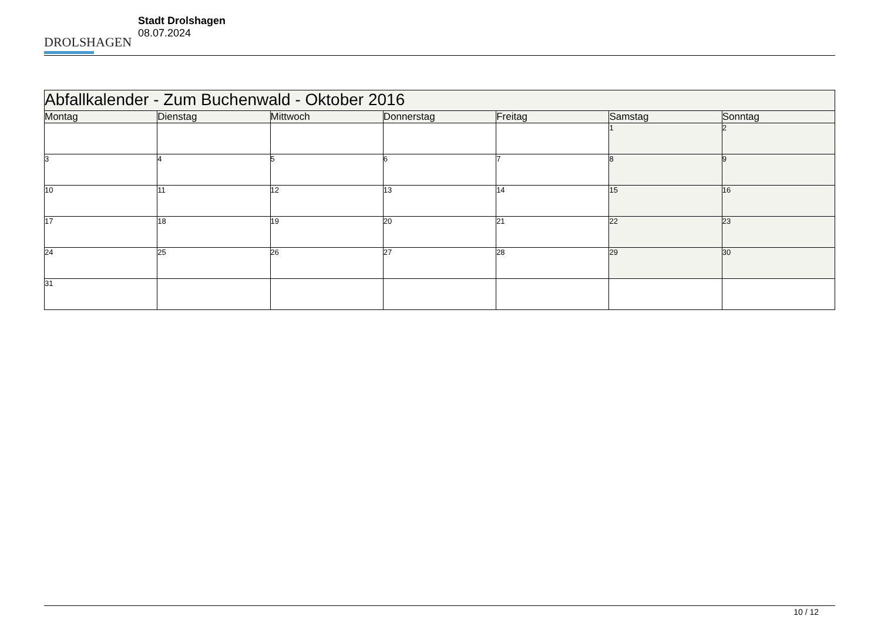DROLSHAGEN
Stadt Drolshagen
08.07.2024
| Abfallkalender - Zum Buchenwald - Oktober 2016 | | | | | | |
| Montag | Dienstag | Mittwoch | Donnerstag | Freitag | Samstag | Sonntag |
| | | | | | 1 | 2 |
| 3 | 4 | 5 | 6 | 7 | 8 | 9 |
| 10 | 11 | 12 | 13 | 14 | 15 | 16 |
| 17 | 18 | 19 | 20 | 21 | 22 | 23 |
| 24 | 25 | 26 | 27 | 28 | 29 | 30 |
| 31 | | | | | | |
10 / 12